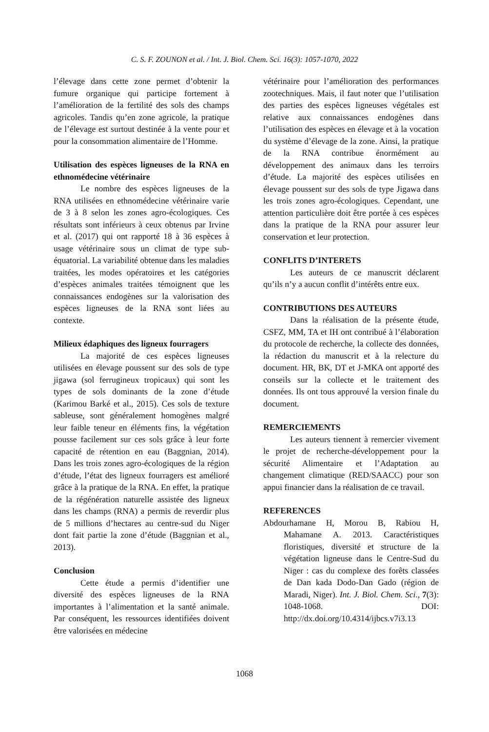C. S. F. ZOUNON et al. / Int. J. Biol. Chem. Sci. 16(3): 1057-1070, 2022
l’élevage dans cette zone permet d’obtenir la fumure organique qui participe fortement à l’amélioration de la fertilité des sols des champs agricoles. Tandis qu’en zone agricole, la pratique de l’élevage est surtout destinée à la vente pour et pour la consommation alimentaire de l’Homme.
Utilisation des espèces ligneuses de la RNA en ethnomédecine vétérinaire
Le nombre des espèces ligneuses de la RNA utilisées en ethnomédecine vétérinaire varie de 3 à 8 selon les zones agro-écologiques. Ces résultats sont inférieurs à ceux obtenus par Irvine et al. (2017) qui ont rapporté 18 à 36 espèces à usage vétérinaire sous un climat de type sub-équatorial. La variabilité obtenue dans les maladies traitées, les modes opératoires et les catégories d’espèces animales traitées témoignent que les connaissances endogènes sur la valorisation des espèces ligneuses de la RNA sont liées au contexte.
Milieux édaphiques des ligneux fourragers
La majorité de ces espèces ligneuses utilisées en élevage poussent sur des sols de type jigawa (sol ferrugineux tropicaux) qui sont les types de sols dominants de la zone d’étude (Karimou Barké et al., 2015). Ces sols de texture sableuse, sont généralement homogènes malgré leur faible teneur en éléments fins, la végétation pousse facilement sur ces sols grâce à leur forte capacité de rétention en eau (Baggnian, 2014). Dans les trois zones agro-écologiques de la région d’étude, l’état des ligneux fourragers est amélioré grâce à la pratique de la RNA. En effet, la pratique de la régénération naturelle assistée des ligneux dans les champs (RNA) a permis de reverdir plus de 5 millions d’hectares au centre-sud du Niger dont fait partie la zone d’étude (Baggnian et al., 2013).
Conclusion
Cette étude a permis d’identifier une diversité des espèces ligneuses de la RNA importantes à l’alimentation et la santé animale. Par conséquent, les ressources identifiées doivent être valorisées en médecine
vétérinaire pour l’amélioration des performances zootechniques. Mais, il faut noter que l’utilisation des parties des espèces ligneuses végétales est relative aux connaissances endogènes dans l’utilisation des espèces en élevage et à la vocation du système d’élevage de la zone. Ainsi, la pratique de la RNA contribue énormément au développement des animaux dans les terroirs d’étude. La majorité des espèces utilisées en élevage poussent sur des sols de type Jigawa dans les trois zones agro-écologiques. Cependant, une attention particulière doit être portée à ces espèces dans la pratique de la RNA pour assurer leur conservation et leur protection.
CONFLITS D’INTERETS
Les auteurs de ce manuscrit déclarent qu’ils n’y a aucun conflit d’intérêts entre eux.
CONTRIBUTIONS DES AUTEURS
Dans la réalisation de la présente étude, CSFZ, MM, TA et IH ont contribué à l’élaboration du protocole de recherche, la collecte des données, la rédaction du manuscrit et à la relecture du document. HR, BK, DT et J-MKA ont apporté des conseils sur la collecte et le traitement des données. Ils ont tous approuvé la version finale du document.
REMERCIEMENTS
Les auteurs tiennent à remercier vivement le projet de recherche-développement pour la sécurité Alimentaire et l’Adaptation au changement climatique (RED/SAACC) pour son appui financier dans la réalisation de ce travail.
REFERENCES
Abdourhamane H, Morou B, Rabiou H, Mahamane A. 2013. Caractéristiques floristiques, diversité et structure de la végétation ligneuse dans le Centre-Sud du Niger : cas du complexe des forêts classées de Dan kada Dodo-Dan Gado (région de Maradi, Niger). Int. J. Biol. Chem. Sci., 7(3): 1048-1068. DOI: http://dx.doi.org/10.4314/ijbcs.v7i3.13
1068